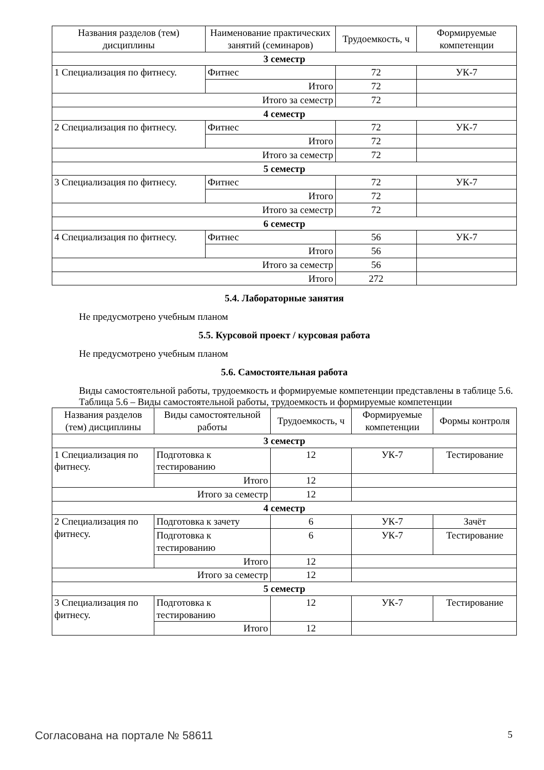| Названия разделов (тем) дисциплины | Наименование практических занятий (семинаров) | Трудоемкость, ч | Формируемые компетенции |
| --- | --- | --- | --- |
| 3 семестр | | | |
| 1 Специализация по фитнесу. | Фитнес | 72 | УК-7 |
| | Итого | 72 | |
| Итого за семестр | | 72 | |
| 4 семестр | | | |
| 2 Специализация по фитнесу. | Фитнес | 72 | УК-7 |
| | Итого | 72 | |
| Итого за семестр | | 72 | |
| 5 семестр | | | |
| 3 Специализация по фитнесу. | Фитнес | 72 | УК-7 |
| | Итого | 72 | |
| Итого за семестр | | 72 | |
| 6 семестр | | | |
| 4 Специализация по фитнесу. | Фитнес | 56 | УК-7 |
| | Итого | 56 | |
| Итого за семестр | | 56 | |
| Итого | | 272 | |
5.4. Лабораторные занятия
Не предусмотрено учебным планом
5.5. Курсовой проект / курсовая работа
Не предусмотрено учебным планом
5.6. Самостоятельная работа
Виды самостоятельной работы, трудоемкость и формируемые компетенции представлены в таблице 5.6.
Таблица 5.6 – Виды самостоятельной работы, трудоемкость и формируемые компетенции
| Названия разделов (тем) дисциплины | Виды самостоятельной работы | Трудоемкость, ч | Формируемые компетенции | Формы контроля |
| --- | --- | --- | --- | --- |
| 3 семестр | | | | |
| 1 Специализация по фитнесу. | Подготовка к тестированию | 12 | УК-7 | Тестирование |
| | Итого | 12 | | |
| Итого за семестр | | 12 | | |
| 4 семестр | | | | |
| 2 Специализация по фитнесу. | Подготовка к зачету | 6 | УК-7 | Зачёт |
| | Подготовка к тестированию | 6 | УК-7 | Тестирование |
| | Итого | 12 | | |
| Итого за семестр | | 12 | | |
| 5 семестр | | | | |
| 3 Специализация по фитнесу. | Подготовка к тестированию | 12 | УК-7 | Тестирование |
| | Итого | 12 | | |
Согласована на портале № 58611 5